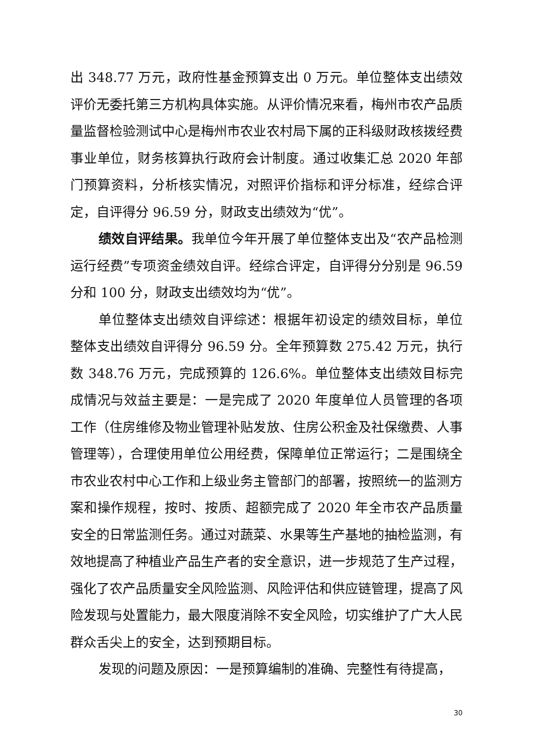出 348.77 万元，政府性基金预算支出 0 万元。单位整体支出绩效评价无委托第三方机构具体实施。从评价情况来看，梅州市农产品质量监督检验测试中心是梅州市农业农村局下属的正科级财政核拨经费事业单位，财务核算执行政府会计制度。通过收集汇总 2020 年部门预算资料，分析核实情况，对照评价指标和评分标准，经综合评定，自评得分 96.59 分，财政支出绩效为“优”。
绩效自评结果。我单位今年开展了单位整体支出及“农产品检测运行经费”专项资金绩效自评。经综合评定，自评得分分别是 96.59 分和 100 分，财政支出绩效均为“优”。
单位整体支出绩效自评综述：根据年初设定的绩效目标，单位整体支出绩效自评得分 96.59 分。全年预算数 275.42 万元，执行数 348.76 万元，完成预算的 126.6%。单位整体支出绩效目标完成情况与效益主要是：一是完成了 2020 年度单位人员管理的各项工作（住房维修及物业管理补贴发放、住房公积金及社保缴费、人事管理等），合理使用单位公用经费，保障单位正常运行；二是围绕全市农业农村中心工作和上级业务主管部门的部署，按照统一的监测方案和操作规程，按时、按质、超额完成了 2020 年全市农产品质量安全的日常监测任务。通过对蔬菜、水果等生产基地的抽检监测，有效地提高了种植业产品生产者的安全意识，进一步规范了生产过程，强化了农产品质量安全风险监测、风险评估和供应链管理，提高了风险发现与处置能力，最大限度消除不安全风险，切实维护了广大人民群众舌尖上的安全，达到预期目标。
发现的问题及原因：一是预算编制的准确、完整性有待提高，
30